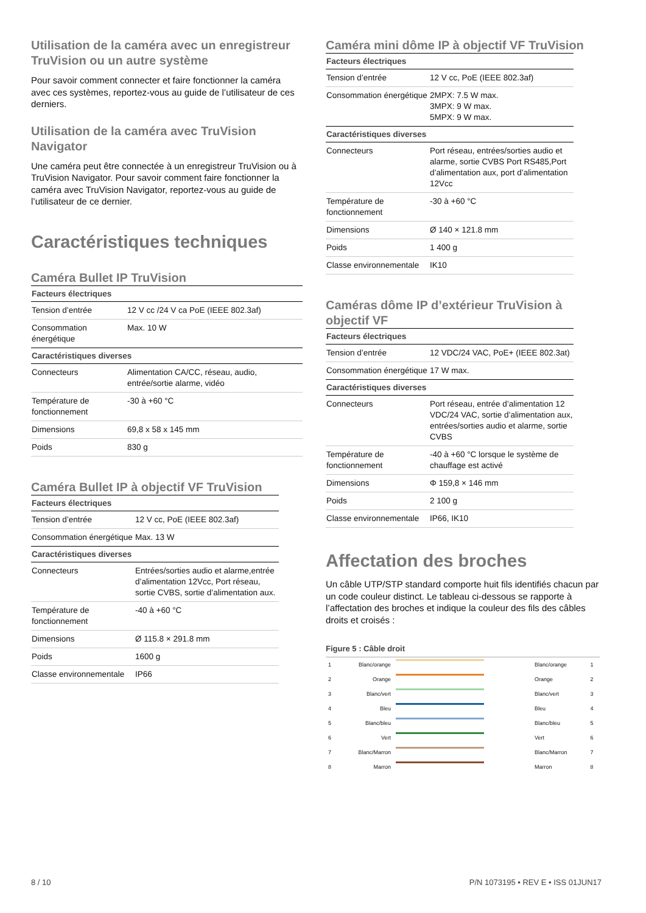Utilisation de la caméra avec un enregistreur TruVision ou un autre système
Pour savoir comment connecter et faire fonctionner la caméra avec ces systèmes, reportez-vous au guide de l’utilisateur de ces derniers.
Utilisation de la caméra avec TruVision Navigator
Une caméra peut être connectée à un enregistreur TruVision ou à TruVision Navigator. Pour savoir comment faire fonctionner la caméra avec TruVision Navigator, reportez-vous au guide de l’utilisateur de ce dernier.
Caractéristiques techniques
Caméra Bullet IP TruVision
| Facteurs électriques | |
| --- | --- |
| Tension d’entrée | 12 V cc /24 V ca PoE (IEEE 802.3af) |
| Consommation énergétique | Max. 10 W |
| Caractéristiques diverses | |
| Connecteurs | Alimentation CA/CC, réseau, audio, entrée/sortie alarme, vidéo |
| Température de fonctionnement | -30 à +60 °C |
| Dimensions | 69,8 x 58 x 145 mm |
| Poids | 830 g |
Caméra Bullet IP à objectif VF TruVision
| Facteurs électriques | |
| --- | --- |
| Tension d’entrée | 12 V cc, PoE (IEEE 802.3af) |
| Consommation énergétique | Max. 13 W |
| Caractéristiques diverses | |
| Connecteurs | Entrées/sorties audio et alarme,entrée d’alimentation 12Vcc, Port réseau, sortie CVBS, sortie d’alimentation aux. |
| Température de fonctionnement | -40 à +60 °C |
| Dimensions | Ø 115.8 × 291.8 mm |
| Poids | 1600 g |
| Classe environnementale | IP66 |
Caméra mini dôme IP à objectif VF TruVision
| Facteurs électriques | |
| --- | --- |
| Tension d’entrée | 12 V cc, PoE (IEEE 802.3af) |
| Consommation énergétique | 2MPX: 7.5 W max. 3MPX: 9 W max. 5MPX: 9 W max. |
| Caractéristiques diverses | |
| Connecteurs | Port réseau, entrées/sorties audio et alarme, sortie CVBS Port RS485,Port d’alimentation aux, port d’alimentation 12Vcc |
| Température de fonctionnement | -30 à +60 °C |
| Dimensions | Ø 140 × 121.8 mm |
| Poids | 1 400 g |
| Classe environnementale | IK10 |
Caméras dôme IP d’extérieur TruVision à objectif VF
| Facteurs électriques | |
| --- | --- |
| Tension d’entrée | 12 VDC/24 VAC, PoE+ (IEEE 802.3at) |
| Consommation énergétique | 17 W max. |
| Caractéristiques diverses | |
| Connecteurs | Port réseau, entrée d’alimentation 12 VDC/24 VAC, sortie d’alimentation aux, entrées/sorties audio et alarme, sortie CVBS |
| Température de fonctionnement | -40 à +60 °C lorsque le système de chauffage est activé |
| Dimensions | Φ 159,8 × 146 mm |
| Poids | 2 100 g |
| Classe environnementale | IP66, IK10 |
Affectation des broches
Un câble UTP/STP standard comporte huit fils identifiés chacun par un code couleur distinct. Le tableau ci-dessous se rapporte à l’affectation des broches et indique la couleur des fils des câbles droits et croisés :
Figure 5 : Câble droit
| 1 | Blanc/orange | | Blanc/orange | 1 |
| 2 | Orange | | Orange | 2 |
| 3 | Blanc/vert | | Blanc/vert | 3 |
| 4 | Bleu | | Bleu | 4 |
| 5 | Blanc/bleu | | Blanc/bleu | 5 |
| 6 | Vert | | Vert | 6 |
| 7 | Blanc/Marron | | Blanc/Marron | 7 |
| 8 | Marron | | Marron | 8 |
8 / 10
P/N 1073195 • REV E • ISS 01JUN17